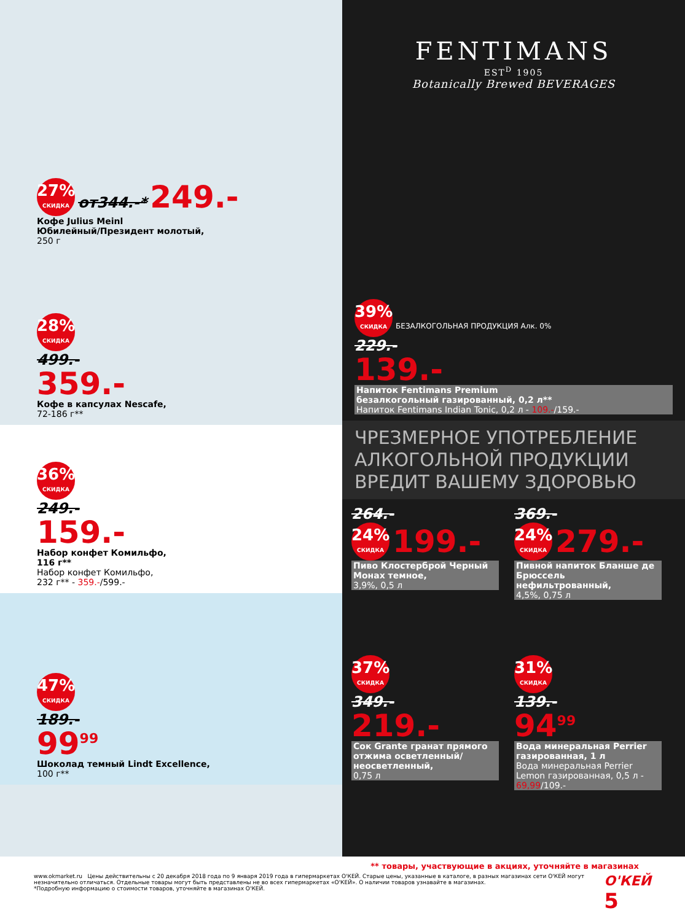27% СКИДКА от344.-* 249.-
Кофе Julius Meinl
Юбилейный/Президент молотый,
250 г
28% СКИДКА
499.-
359.-
Кофе в капсулах Nescafe,
72-186 г**
36% СКИДКА
249.-
159.-
Набор конфет Комильфо,
116 г**
Набор конфет Комильфо,
232 г** - 359.-/599.-
47% СКИДКА
189.-
99<sup>99</sup>
Шоколад темный Lindt Excellence,
100 г**
FENTIMANS
EST<sup>D</sup> 1905
Botanically Brewed BEVERAGES
39% СКИДКА БЕЗАЛКОГОЛЬНАЯ ПРОДУКЦИЯ Алк. 0%
229.-
139.-
Напиток Fentimans Premium
безалкогольный газированный, 0,2 л**
Напиток Fentimans Indian Tonic, 0,2 л - 109.-/159.-
ЧРЕЗМЕРНОЕ УПОТРЕБЛЕНИЕ АЛКОГОЛЬНОЙ ПРОДУКЦИИ ВРЕДИТ ВАШЕМУ ЗДОРОВЬЮ
264.-
24% СКИДКА 199.-
Пиво Клостерброй Черный Монах темное,
3,9%, 0,5 л
369.-
24% СКИДКА 279.-
Пивной напиток Бланше де Брюссель нефильтрованный,
4,5%, 0,75 л
37% СКИДКА
349.-
219.-
Сок Grante гранат прямого отжима осветленный/неосветленный,
0,75 л
31% СКИДКА
139.-
94<sup>99</sup>
Вода минеральная Perrier газированная, 1 л
Вода минеральная Perrier Lemon газированная, 0,5 л - 69,99/109.-
** товары, участвующие в акциях, уточняйте в магазинах
www.okmarket.ru Цены действительны с 20 декабря 2018 года по 9 января 2019 года в гипермаркетах О'КЕЙ. Старые цены, указанные в каталоге, в разных магазинах сети О'КЕЙ могут незначительно отличаться. Отдельные товары могут быть представлены не во всех гипермаркетах «О'КЕЙ». О наличии товаров узнавайте в магазинах.
*Подробную информацию о стоимости товаров, уточняйте в магазинах О'КЕЙ.
О'КЕЙ 5